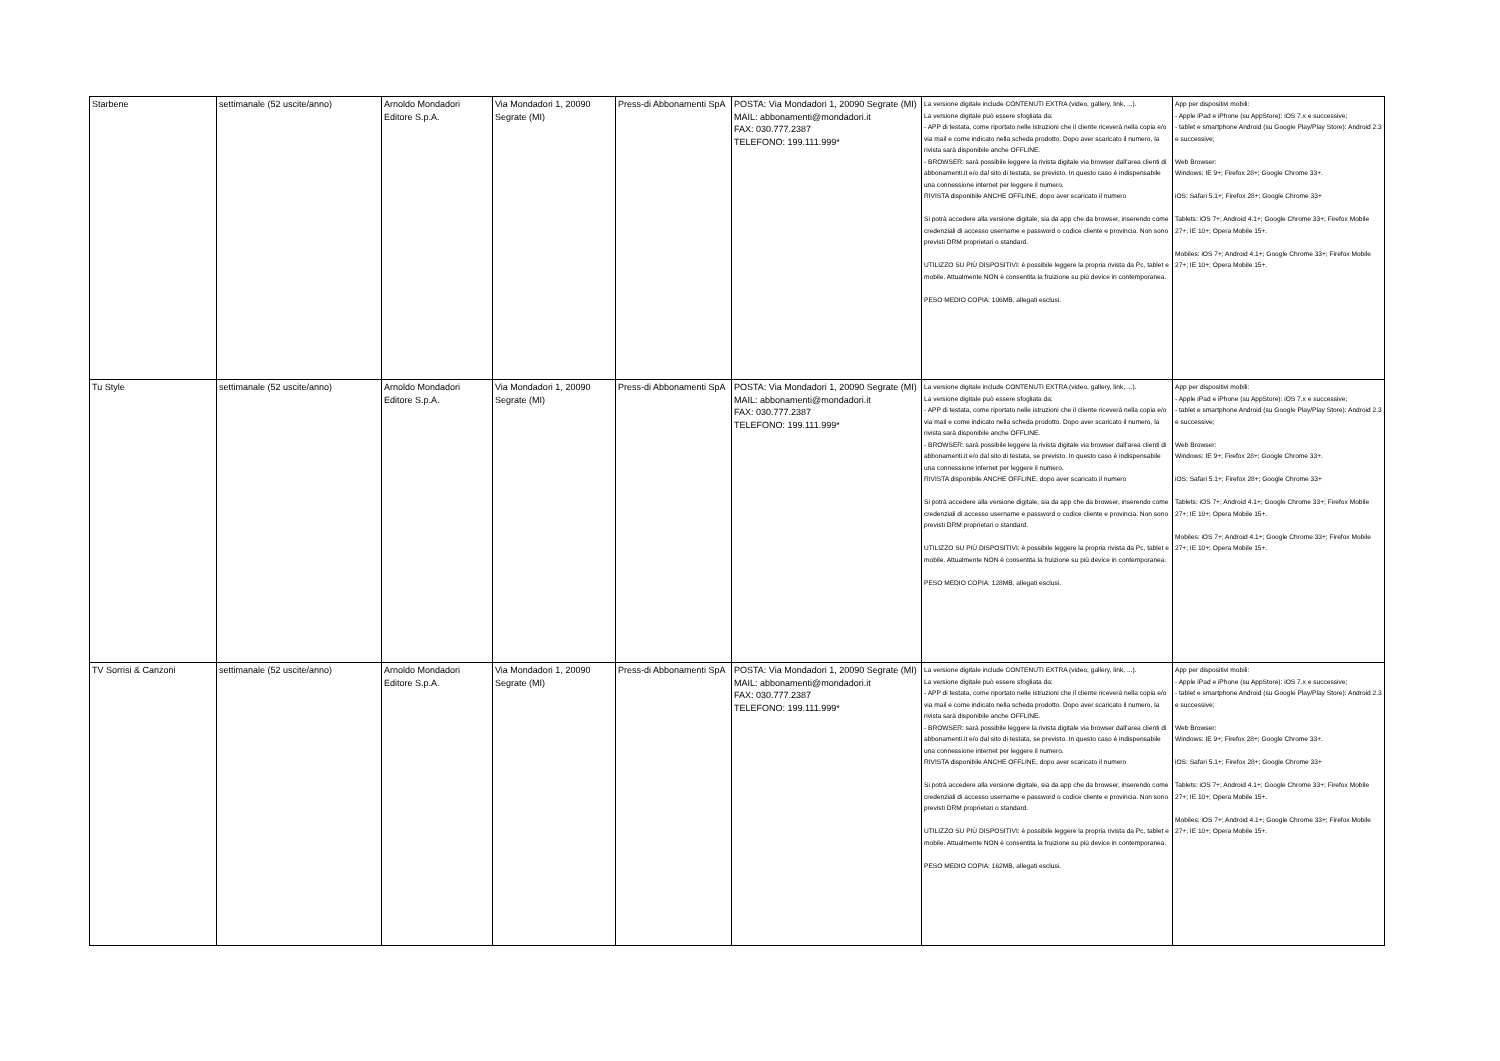| Starbene | settimanale (52 uscite/anno) | Arnoldo Mondadori Editore S.p.A. | Via Mondadori 1, 20090 Segrate (MI) | Press-di Abbonamenti SpA | POSTA: Via Mondadori 1, 20090 Segrate (MI) MAIL: abbonamenti@mondadori.it FAX: 030.777.2387 TELEFONO: 199.111.999* | La versione digitale include CONTENUTI EXTRA (video, gallery, link, ...). La versione digitale può essere sfogliata da: - APP di testata, come riportato nelle istruzioni che il cliente riceverà nella copia e/o via mail e come indicato nella scheda prodotto. Dopo aver scaricato il numero, la rivista sarà disponibile anche OFFLINE. - BROWSER: sarà possibile leggere la rivista digitale via browser dall'area clienti di abbonamenti.it e/o dal sito di testata, se previsto. In questo caso è indispensabile una connessione internet per leggere il numero. RIVISTA disponibile ANCHE OFFLINE, dopo aver scaricato il numero Si potrà accedere alla versione digitale, sia da app che da browser, inserendo come credenziali di accesso username e password o codice cliente e provincia. Non sono previsti DRM proprietari o standard. UTILIZZO SU PIÙ DISPOSITIVI: è possibile leggere la propria rivista da Pc, tablet e mobile. Attualmente NON è consentita la fruizione su più device in contemporanea. PESO MEDIO COPIA: 106MB, allegati esclusi. | App per dispositivi mobili: - Apple iPad e iPhone (su AppStore): iOS 7.x e successive; - tablet e smartphone Android (su Google Play/Play Store): Android 2.3 e successive; Web Browser: Windows: IE 9+; Firefox 28+; Google Chrome 33+. iOS: Safari 5.1+; Firefox 28+; Google Chrome 33+ Tablets: iOS 7+; Android 4.1+; Google Chrome 33+; Firefox Mobile 27+; IE 10+; Opera Mobile 15+. Mobiles: iOS 7+; Android 4.1+; Google Chrome 33+; Firefox Mobile 27+; IE 10+; Opera Mobile 15+. |
| Tu Style | settimanale (52 uscite/anno) | Arnoldo Mondadori Editore S.p.A. | Via Mondadori 1, 20090 Segrate (MI) | Press-di Abbonamenti SpA | POSTA: Via Mondadori 1, 20090 Segrate (MI) MAIL: abbonamenti@mondadori.it FAX: 030.777.2387 TELEFONO: 199.111.999* | La versione digitale include CONTENUTI EXTRA (video, gallery, link, ...). La versione digitale può essere sfogliata da: - APP di testata, come riportato nelle istruzioni che il cliente riceverà nella copia e/o via mail e come indicato nella scheda prodotto. Dopo aver scaricato il numero, la rivista sarà disponibile anche OFFLINE. - BROWSER: sarà possibile leggere la rivista digitale via browser dall'area clienti di abbonamenti.it e/o dal sito di testata, se previsto. In questo caso è indispensabile una connessione internet per leggere il numero. RIVISTA disponibile ANCHE OFFLINE, dopo aver scaricato il numero Si potrà accedere alla versione digitale, sia da app che da browser, inserendo come credenziali di accesso username e password o codice cliente e provincia. Non sono previsti DRM proprietari o standard. UTILIZZO SU PIÙ DISPOSITIVI: è possibile leggere la propria rivista da Pc, tablet e mobile. Attualmente NON è consentita la fruizione su più device in contemporanea. PESO MEDIO COPIA: 128MB, allegati esclusi. | App per dispositivi mobili: - Apple iPad e iPhone (su AppStore): iOS 7.x e successive; - tablet e smartphone Android (su Google Play/Play Store): Android 2.3 e successive; Web Browser: Windows: IE 9+; Firefox 28+; Google Chrome 33+. iOS: Safari 5.1+; Firefox 28+; Google Chrome 33+ Tablets: iOS 7+; Android 4.1+; Google Chrome 33+; Firefox Mobile 27+; IE 10+; Opera Mobile 15+. Mobiles: iOS 7+; Android 4.1+; Google Chrome 33+; Firefox Mobile 27+; IE 10+; Opera Mobile 15+. |
| TV Sorrisi & Canzoni | settimanale (52 uscite/anno) | Arnoldo Mondadori Editore S.p.A. | Via Mondadori 1, 20090 Segrate (MI) | Press-di Abbonamenti SpA | POSTA: Via Mondadori 1, 20090 Segrate (MI) MAIL: abbonamenti@mondadori.it FAX: 030.777.2387 TELEFONO: 199.111.999* | La versione digitale include CONTENUTI EXTRA (video, gallery, link, ...). La versione digitale può essere sfogliata da: - APP di testata, come riportato nelle istruzioni che il cliente riceverà nella copia e/o via mail e come indicato nella scheda prodotto. Dopo aver scaricato il numero, la rivista sarà disponibile anche OFFLINE. - BROWSER: sarà possibile leggere la rivista digitale via browser dall'area clienti di abbonamenti.it e/o dal sito di testata, se previsto. In questo caso è indispensabile una connessione internet per leggere il numero. RIVISTA disponibile ANCHE OFFLINE, dopo aver scaricato il numero Si potrà accedere alla versione digitale, sia da app che da browser, inserendo come credenziali di accesso username e password o codice cliente e provincia. Non sono previsti DRM proprietari o standard. UTILIZZO SU PIÙ DISPOSITIVI: è possibile leggere la propria rivista da Pc, tablet e mobile. Attualmente NON è consentita la fruizione su più device in contemporanea. PESO MEDIO COPIA: 162MB, allegati esclusi. | App per dispositivi mobili: - Apple iPad e iPhone (su AppStore): iOS 7.x e successive; - tablet e smartphone Android (su Google Play/Play Store): Android 2.3 e successive; Web Browser: Windows: IE 9+; Firefox 28+; Google Chrome 33+. iOS: Safari 5.1+; Firefox 28+; Google Chrome 33+ Tablets: iOS 7+; Android 4.1+; Google Chrome 33+; Firefox Mobile 27+; IE 10+; Opera Mobile 15+. Mobiles: iOS 7+; Android 4.1+; Google Chrome 33+; Firefox Mobile 27+; IE 10+; Opera Mobile 15+. |